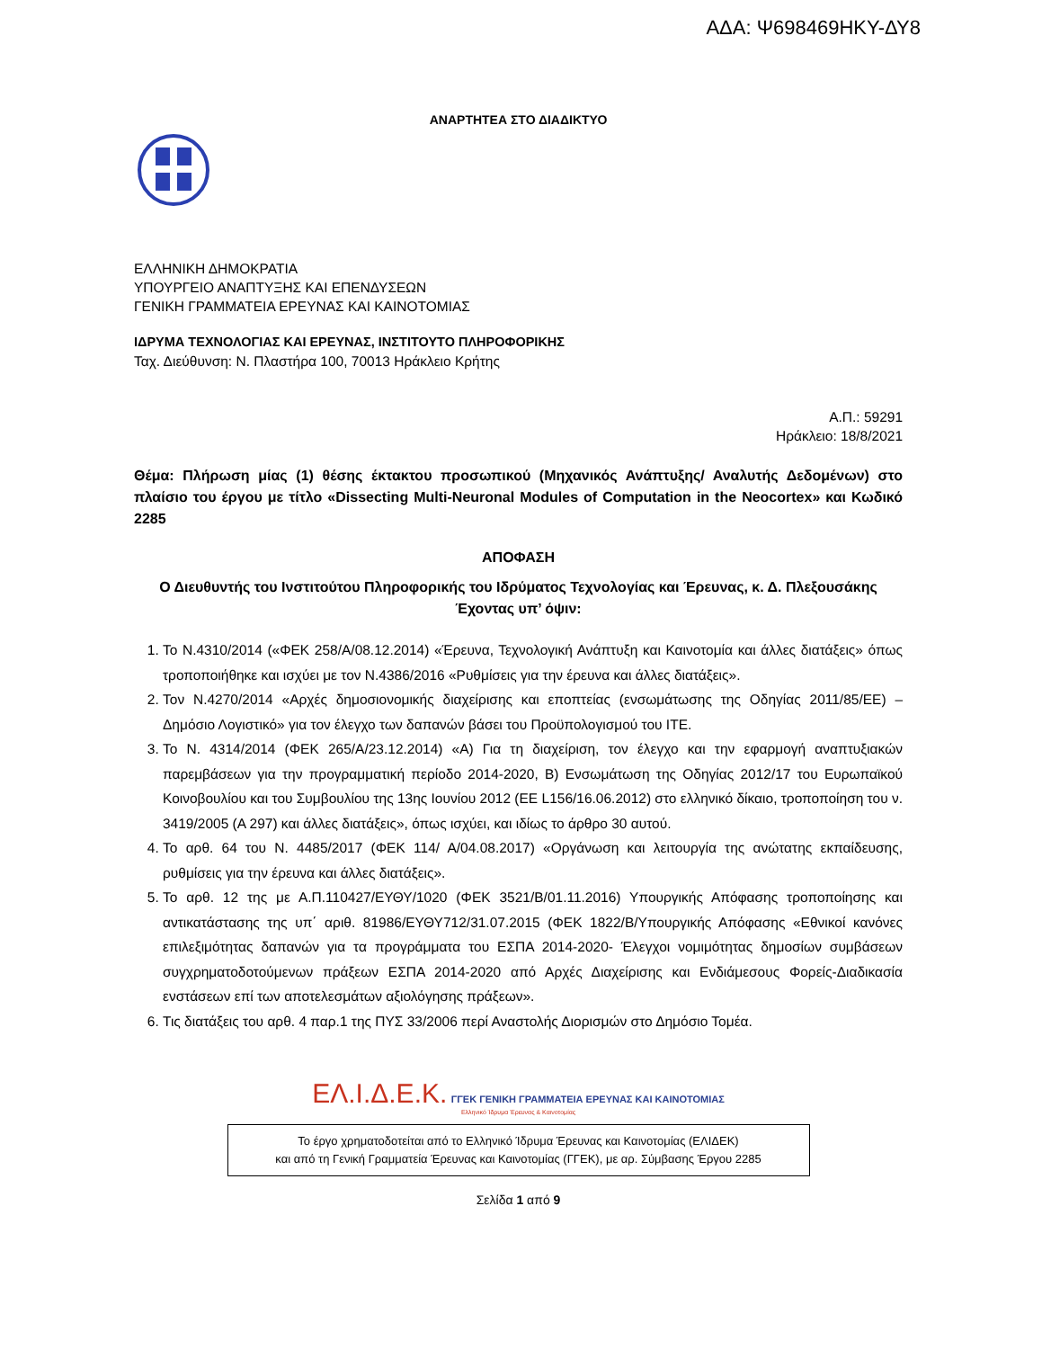ΑΔΑ: Ψ698469ΗΚΥ-ΔΥ8
ΑΝΑΡΤΗΤΕΑ ΣΤΟ ΔΙΑΔΙΚΤΥΟ
ΕΛΛΗΝΙΚΗ ΔΗΜΟΚΡΑΤΙΑ
ΥΠΟΥΡΓΕΙΟ ΑΝΑΠΤΥΞΗΣ ΚΑΙ ΕΠΕΝΔΥΣΕΩΝ
ΓΕΝΙΚΗ ΓΡΑΜΜΑΤΕΙΑ ΕΡΕΥΝΑΣ ΚΑΙ ΚΑΙΝΟΤΟΜΙΑΣ
ΙΔΡΥΜΑ ΤΕΧΝΟΛΟΓΙΑΣ ΚΑΙ ΕΡΕΥΝΑΣ, ΙΝΣΤΙΤΟΥΤΟ ΠΛΗΡΟΦΟΡΙΚΗΣ
Ταχ. Διεύθυνση: Ν. Πλαστήρα 100, 70013 Ηράκλειο Κρήτης
Α.Π.: 59291
Ηράκλειο: 18/8/2021
Θέμα: Πλήρωση μίας (1) θέσης έκτακτου προσωπικού (Μηχανικός Ανάπτυξης/ Αναλυτής Δεδομένων) στο πλαίσιο του έργου με τίτλο «Dissecting Multi-Neuronal Modules of Computation in the Neocortex» και Κωδικό 2285
ΑΠΟΦΑΣΗ
Ο Διευθυντής του Ινστιτούτου Πληροφορικής του Ιδρύματος Τεχνολογίας και Έρευνας, κ. Δ. Πλεξουσάκης
Έχοντας υπ’ όψιν:
1. Το Ν.4310/2014 («ΦΕΚ 258/Α/08.12.2014) «Έρευνα, Τεχνολογική Ανάπτυξη και Καινοτομία και άλλες διατάξεις» όπως τροποποιήθηκε και ισχύει με τον Ν.4386/2016 «Ρυθμίσεις για την έρευνα και άλλες διατάξεις».
2. Τον Ν.4270/2014 «Αρχές δημοσιονομικής διαχείρισης και εποπτείας (ενσωμάτωσης της Οδηγίας 2011/85/ΕΕ) – Δημόσιο Λογιστικό» για τον έλεγχο των δαπανών βάσει του Προϋπολογισμού του ΙΤΕ.
3. Το Ν. 4314/2014 (ΦΕΚ 265/Α/23.12.2014) «Α) Για τη διαχείριση, τον έλεγχο και την εφαρμογή αναπτυξιακών παρεμβάσεων για την προγραμματική περίοδο 2014-2020, Β) Ενσωμάτωση της Οδηγίας 2012/17 του Ευρωπαϊκού Κοινοβουλίου και του Συμβουλίου της 13ης Ιουνίου 2012 (ΕΕ L156/16.06.2012) στο ελληνικό δίκαιο, τροποποίηση του ν. 3419/2005 (Α 297) και άλλες διατάξεις», όπως ισχύει, και ιδίως το άρθρο 30 αυτού.
4. Το αρθ. 64 του Ν. 4485/2017 (ΦΕΚ 114/ Α/04.08.2017) «Οργάνωση και λειτουργία της ανώτατης εκπαίδευσης, ρυθμίσεις για την έρευνα και άλλες διατάξεις».
5. Το αρθ. 12 της με Α.Π.110427/ΕΥΘΥ/1020 (ΦΕΚ 3521/Β/01.11.2016) Υπουργικής Απόφασης τροποποίησης και αντικατάστασης της υπ΄ αριθ. 81986/ΕΥΘΥ712/31.07.2015 (ΦΕΚ 1822/Β/Υπουργικής Απόφασης «Εθνικοί κανόνες επιλεξιμότητας δαπανών για τα προγράμματα του ΕΣΠΑ 2014-2020- Έλεγχοι νομιμότητας δημοσίων συμβάσεων συγχρηματοδοτούμενων πράξεων ΕΣΠΑ 2014-2020 από Αρχές Διαχείρισης και Ενδιάμεσους Φορείς-Διαδικασία ενστάσεων επί των αποτελεσμάτων αξιολόγησης πράξεων».
6. Τις διατάξεις του αρθ. 4 παρ.1 της ΠΥΣ 33/2006 περί Αναστολής Διορισμών στο Δημόσιο Τομέα.
ΕΛ.Ι.Δ.Ε.Κ. ΓΓΕΚ ΓΕΝΙΚΗ ΓΡΑΜΜΑΤΕΙΑ ΕΡΕΥΝΑΣ ΚΑΙ ΚΑΙΝΟΤΟΜΙΑΣ
Ελληνικό Ίδρυμα Έρευνας & Καινοτομίας
Το έργο χρηματοδοτείται από το Ελληνικό Ίδρυμα Έρευνας και Καινοτομίας (ΕΛΙΔΕΚ)
και από τη Γενική Γραμματεία Έρευνας και Καινοτομίας (ΓΓΕΚ), με αρ. Σύμβασης Έργου 2285
Σελίδα 1 από 9